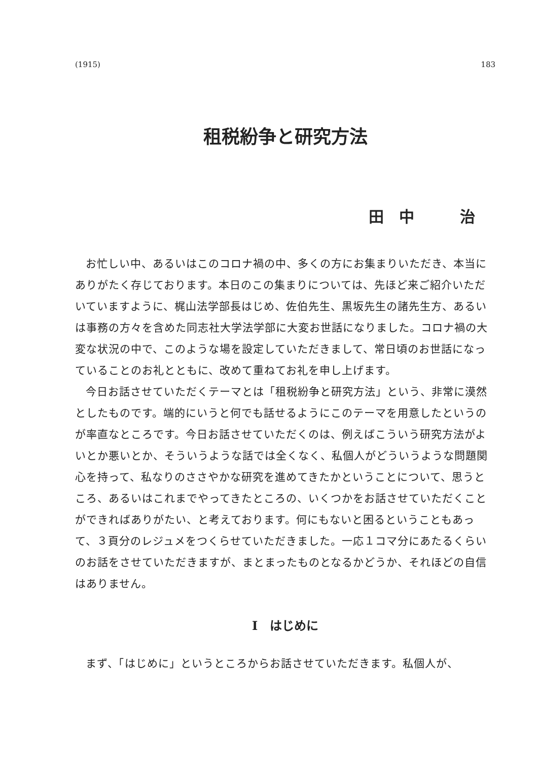(1915) 183
租税紛争と研究方法
田　中　　　治
お忙しい中、あるいはこのコロナ禍の中、多くの方にお集まりいただき、本当にありがたく存じております。本日のこの集まりについては、先ほど来ご紹介いただいていますように、梶山法学部長はじめ、佐伯先生、黒坂先生の諸先生方、あるいは事務の方々を含めた同志社大学法学部に大変お世話になりました。コロナ禍の大変な状況の中で、このような場を設定していただきまして、常日頃のお世話になっていることのお礼とともに、改めて重ねてお礼を申し上げます。
今日お話させていただくテーマとは「租税紛争と研究方法」という、非常に漠然としたものです。端的にいうと何でも話せるようにこのテーマを用意したというのが率直なところです。今日お話させていただくのは、例えばこういう研究方法がよいとか悪いとか、そういうような話では全くなく、私個人がどういうような問題関心を持って、私なりのささやかな研究を進めてきたかということについて、思うところ、あるいはこれまでやってきたところの、いくつかをお話させていただくことができればありがたい、と考えております。何にもないと困るということもあって、３頁分のレジュメをつくらせていただきました。一応１コマ分にあたるくらいのお話をさせていただきますが、まとまったものとなるかどうか、それほどの自信はありません。
Ⅰ　はじめに
まず、「はじめに」というところからお話させていただきます。私個人が、